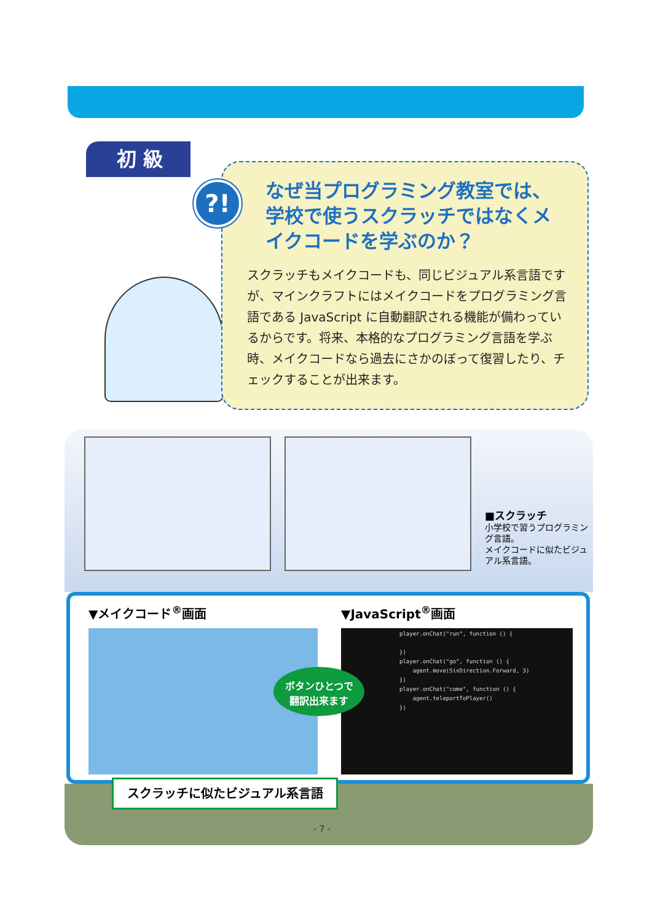初 級
なぜ当プログラミング教室では、学校で使うスクラッチではなくメイクコードを学ぶのか？
スクラッチもメイクコードも、同じビジュアル系言語ですが、マインクラフトにはメイクコードをプログラミング言語である JavaScript に自動翻訳される機能が備わっているからです。将来、本格的なプログラミング言語を学ぶ時、メイクコードなら過去にさかのぼって復習したり、チェックすることが出来ます。
?!
■スクラッチ
小学校で習うプログラミング言語。
メイクコードに似たビジュアル系言語。
▼メイクコード<sup>®</sup>画面 ▼JavaScript<sup>®</sup>画面
player.onChat("run", function () { }) player.onChat("go", function () { agent.move(SixDirection.Forward, 3) }) player.onChat("come", function () { agent.teleportToPlayer() })
ボタンひとつで
翻訳出来ます
スクラッチに似たビジュアル系言語
- 7 -